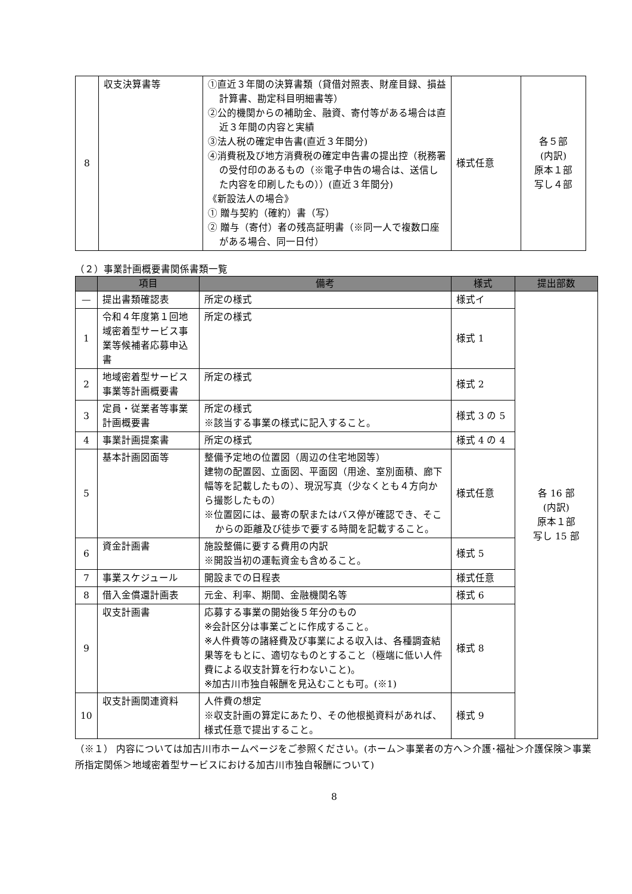| 8 | 収支決算書等 | ①直近３年間の決算書類（貸借対照表、財産目録、損益計算書、勘定科目明細書等） ②公的機関からの補助金、融資、寄付等がある場合は直近３年間の内容と実績 ③法人税の確定申告書(直近３年間分) ④消費税及び地方消費税の確定申告書の提出控（税務署の受付印のあるもの（※電子申告の場合は、送信した内容を印刷したもの））(直近３年間分) 《新設法人の場合》 ① 贈与契約（確約）書（写） ② 贈与（寄付）者の残高証明書（※同一人で複数口座がある場合、同一日付） | 様式任意 | 各５部 (内訳) 原本１部 写し４部 |
（２）事業計画概要書関係書類一覧
| | 項目 | 備考 | 様式 | 提出部数 |
| --- | --- | --- | --- | --- |
| — | 提出書類確認表 | 所定の様式 | 様式イ | 各 16 部 (内訳) 原本１部 写し 15 部 |
| 1 | 令和４年度第１回地域密着型サービス事業等候補者応募申込書 | 所定の様式 | 様式 1 | |
| 2 | 地域密着型サービス事業等計画概要書 | 所定の様式 | 様式 2 | |
| 3 | 定員・従業者等事業計画概要書 | 所定の様式 ※該当する事業の様式に記入すること。 | 様式 3 の 5 | |
| 4 | 事業計画提案書 | 所定の様式 | 様式 4 の 4 | |
| 5 | 基本計画図面等 | 整備予定地の位置図（周辺の住宅地図等） 建物の配置図、立面図、平面図（用途、室別面積、廊下幅等を記載したもの）、現況写真（少なくとも４方向から撮影したもの） ※位置図には、最寄の駅またはバス停が確認でき、そこからの距離及び徒歩で要する時間を記載すること。 | 様式任意 | |
| 6 | 資金計画書 | 施設整備に要する費用の内訳 ※開設当初の運転資金も含めること。 | 様式 5 | |
| 7 | 事業スケジュール | 開設までの日程表 | 様式任意 | |
| 8 | 借入金償還計画表 | 元金、利率、期間、金融機関名等 | 様式 6 | |
| 9 | 収支計画書 | 応募する事業の開始後５年分のもの ※会計区分は事業ごとに作成すること。 ※人件費等の諸経費及び事業による収入は、各種調査結果等をもとに、適切なものとすること（極端に低い人件費による収支計算を行わないこと)。 ※加古川市独自報酬を見込むことも可。(※1) | 様式 8 | |
| 10 | 収支計画関連資料 | 人件費の想定 ※収支計画の算定にあたり、その他根拠資料があれば、様式任意で提出すること。 | 様式 9 | |
（※１） 内容については加古川市ホームページをご参照ください。(ホーム＞事業者の方へ＞介護･福祉＞介護保険＞事業所指定関係＞地域密着型サービスにおける加古川市独自報酬について)
8